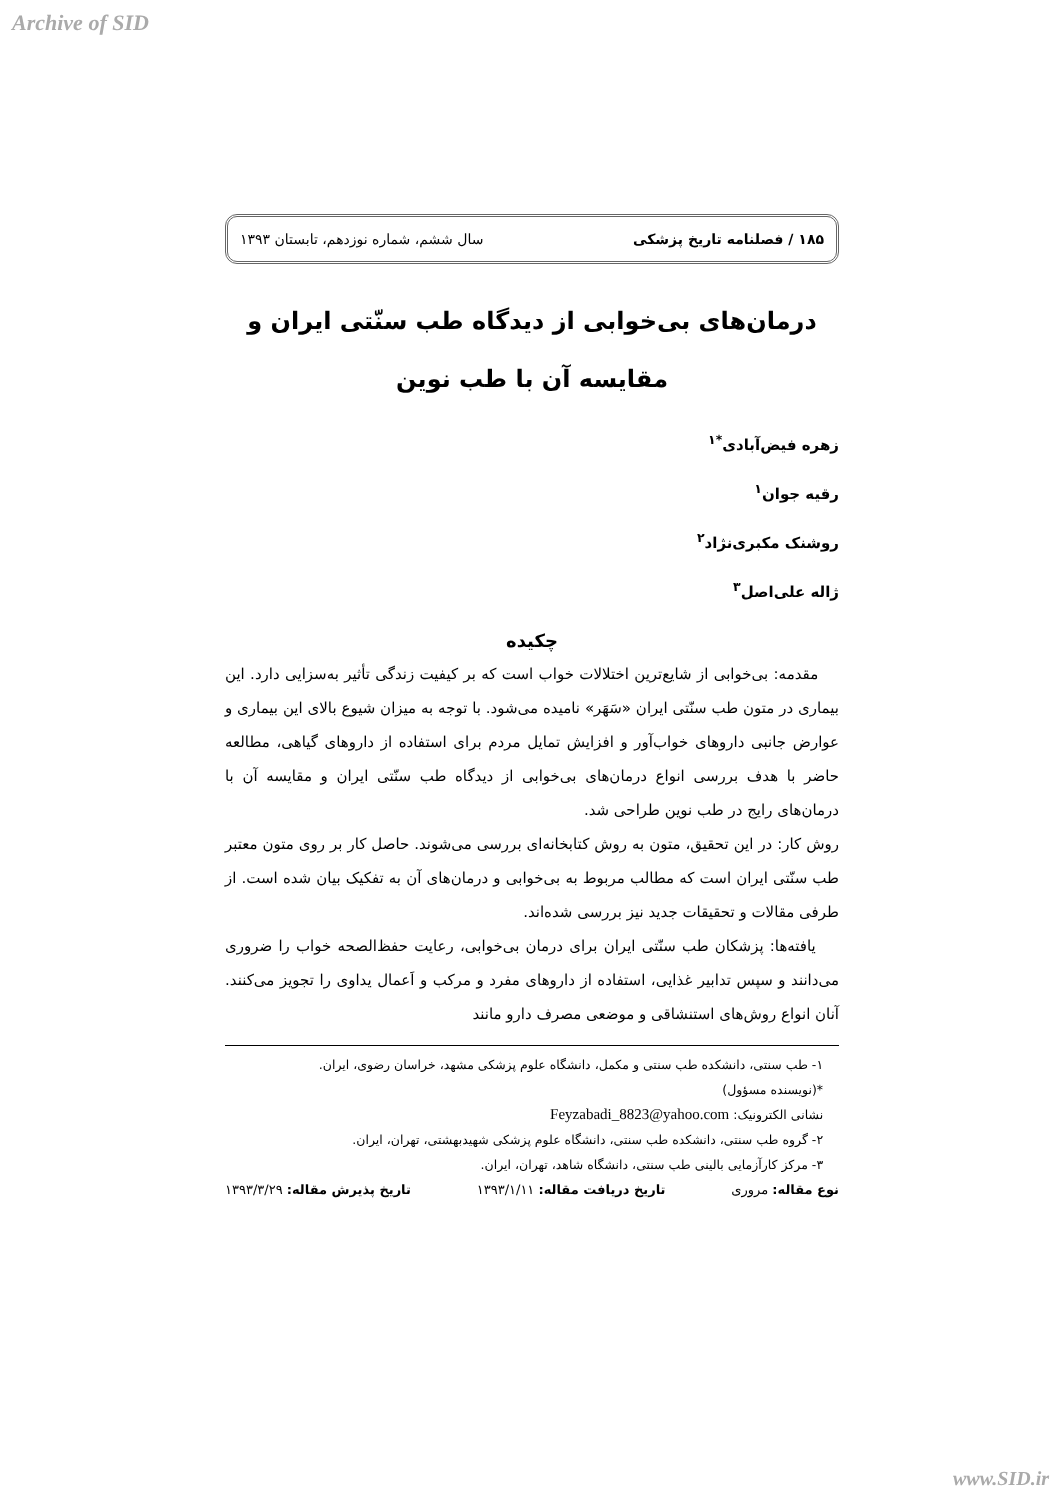Archive of SID
۱۸۵ / فصلنامه تاریخ پزشکی سال ششم، شماره نوزدهم، تابستان ۱۳۹۳
درمان‌های بی‌خوابی از دیدگاه طب سنّتی ایران و
مقایسه آن با طب نوین
زهره فیض‌آبادی<sup>*۱</sup>
رقیه جوان<sup>۱</sup>
روشنک مکبری‌نژاد<sup>۲</sup>
ژاله علی‌اصل<sup>۳</sup>
چکیده
مقدمه: بی‌خوابی از شایع‌ترین اختلالات خواب است که بر کیفیت زندگی تأثیر به‌سزایی دارد. این بیماری در متون طب سنّتی ایران «سَهَر» نامیده می‌شود. با توجه به میزان شیوع بالای این بیماری و عوارض جانبی داروهای خواب‌آور و افزایش تمایل مردم برای استفاده از داروهای گیاهی، مطالعه حاضر با هدف بررسی انواع درمان‌های بی‌خوابی از دیدگاه طب سنّتی ایران و مقایسه آن با درمان‌های رایج در طب نوین طراحی شد.
روش کار: در این تحقیق، متون به روش کتابخانه‌ای بررسی می‌شوند. حاصل کار بر روی متون معتبر طب سنّتی ایران است که مطالب مربوط به بی‌خوابی و درمان‌های آن به تفکیک بیان شده است. از طرفی مقالات و تحقیقات جدید نیز بررسی شده‌اند.
یافته‌ها: پزشکان طب سنّتی ایران برای درمان بی‌خوابی، رعایت حفظ‌الصحه خواب را ضروری می‌دانند و سپس تدابیر غذایی، استفاده از داروهای مفرد و مرکب و اَعمال یداوی را تجویز می‌کنند. آنان انواع روش‌های استنشاقی و موضعی مصرف دارو مانند
۱- طب سنتی، دانشکده طب سنتی و مکمل، دانشگاه علوم پزشکی مشهد، خراسان رضوی، ایران.
*(نویسنده مسؤول)
نشانی الکترونیک: Feyzabadi_8823@yahoo.com
۲- گروه طب سنتی، دانشکده طب سنتی، دانشگاه علوم پزشکی شهیدبهشتی، تهران، ایران.
۳- مرکز کارآزمایی بالینی طب سنتی، دانشگاه شاهد، تهران، ایران.
نوع مقاله: مروری تاریخ دریافت مقاله: ۱۳۹۳/۱/۱۱ تاریخ پذیرش مقاله: ۱۳۹۳/۳/۲۹
www.SID.ir